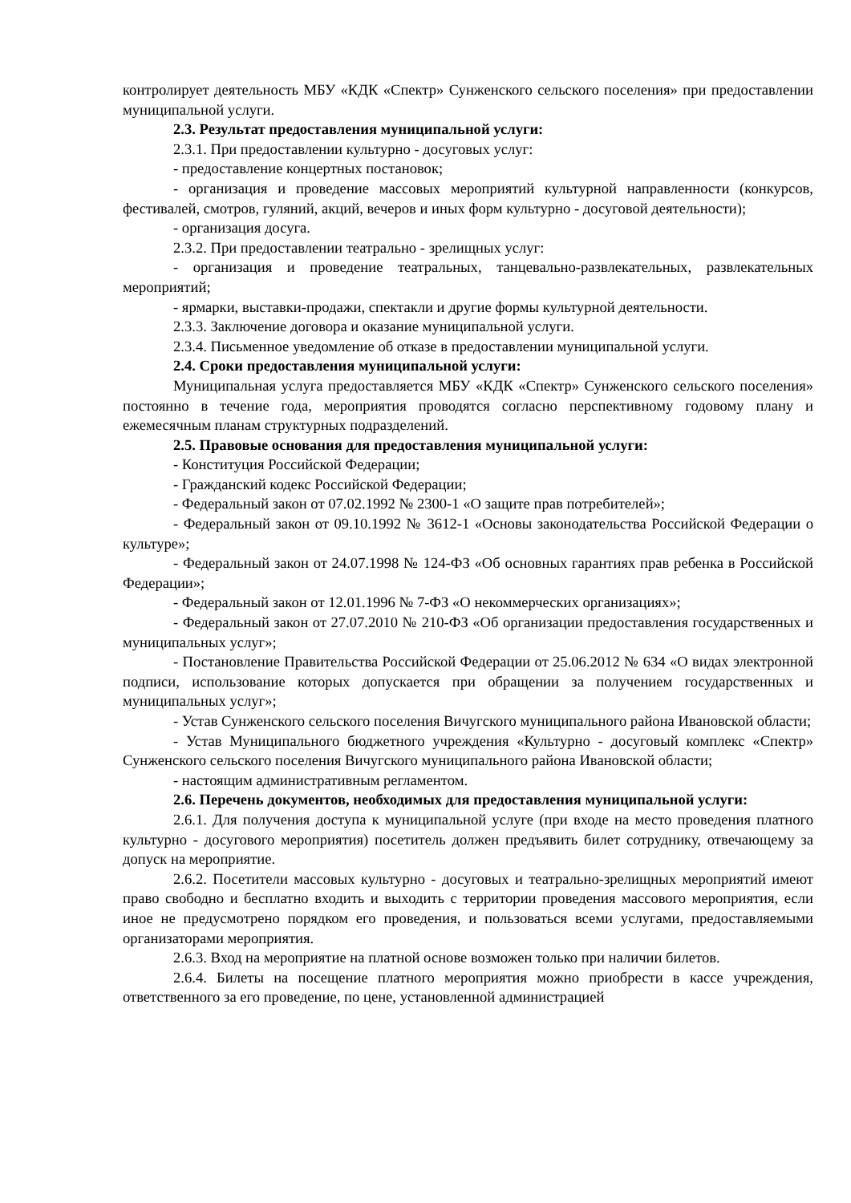контролирует деятельность МБУ «КДК «Спектр» Сунженского сельского поселения» при предоставлении муниципальной услуги.
2.3. Результат предоставления муниципальной услуги:
2.3.1. При предоставлении культурно - досуговых услуг:
- предоставление концертных постановок;
- организация и проведение массовых мероприятий культурной направленности (конкурсов, фестивалей, смотров, гуляний, акций, вечеров и иных форм культурно - досуговой деятельности);
- организация досуга.
2.3.2. При предоставлении театрально - зрелищных услуг:
- организация и проведение театральных, танцевально-развлекательных, развлекательных мероприятий;
- ярмарки, выставки-продажи, спектакли и другие формы культурной деятельности.
2.3.3. Заключение договора и оказание муниципальной услуги.
2.3.4. Письменное уведомление об отказе в предоставлении муниципальной услуги.
2.4. Сроки предоставления муниципальной услуги:
Муниципальная услуга предоставляется МБУ «КДК «Спектр» Сунженского сельского поселения» постоянно в течение года, мероприятия проводятся согласно перспективному годовому плану и ежемесячным планам структурных подразделений.
2.5. Правовые основания для предоставления муниципальной услуги:
- Конституция Российской Федерации;
- Гражданский кодекс Российской Федерации;
- Федеральный закон от 07.02.1992 № 2300-1 «О защите прав потребителей»;
- Федеральный закон от 09.10.1992 № 3612-1 «Основы законодательства Российской Федерации о культуре»;
- Федеральный закон от 24.07.1998 № 124-ФЗ «Об основных гарантиях прав ребенка в Российской Федерации»;
- Федеральный закон от 12.01.1996 № 7-ФЗ «О некоммерческих организациях»;
- Федеральный закон от 27.07.2010 № 210-ФЗ «Об организации предоставления государственных и муниципальных услуг»;
- Постановление Правительства Российской Федерации от 25.06.2012 № 634 «О видах электронной подписи, использование которых допускается при обращении за получением государственных и муниципальных услуг»;
- Устав Сунженского сельского поселения Вичугского муниципального района Ивановской области;
- Устав Муниципального бюджетного учреждения «Культурно - досуговый комплекс «Спектр» Сунженского сельского поселения Вичугского муниципального района Ивановской области;
- настоящим административным регламентом.
2.6. Перечень документов, необходимых для предоставления муниципальной услуги:
2.6.1. Для получения доступа к муниципальной услуге (при входе на место проведения платного культурно - досугового мероприятия) посетитель должен предъявить билет сотруднику, отвечающему за допуск на мероприятие.
2.6.2. Посетители массовых культурно - досуговых и театрально-зрелищных мероприятий имеют право свободно и бесплатно входить и выходить с территории проведения массового мероприятия, если иное не предусмотрено порядком его проведения, и пользоваться всеми услугами, предоставляемыми организаторами мероприятия.
2.6.3. Вход на мероприятие на платной основе возможен только при наличии билетов.
2.6.4. Билеты на посещение платного мероприятия можно приобрести в кассе учреждения, ответственного за его проведение, по цене, установленной администрацией